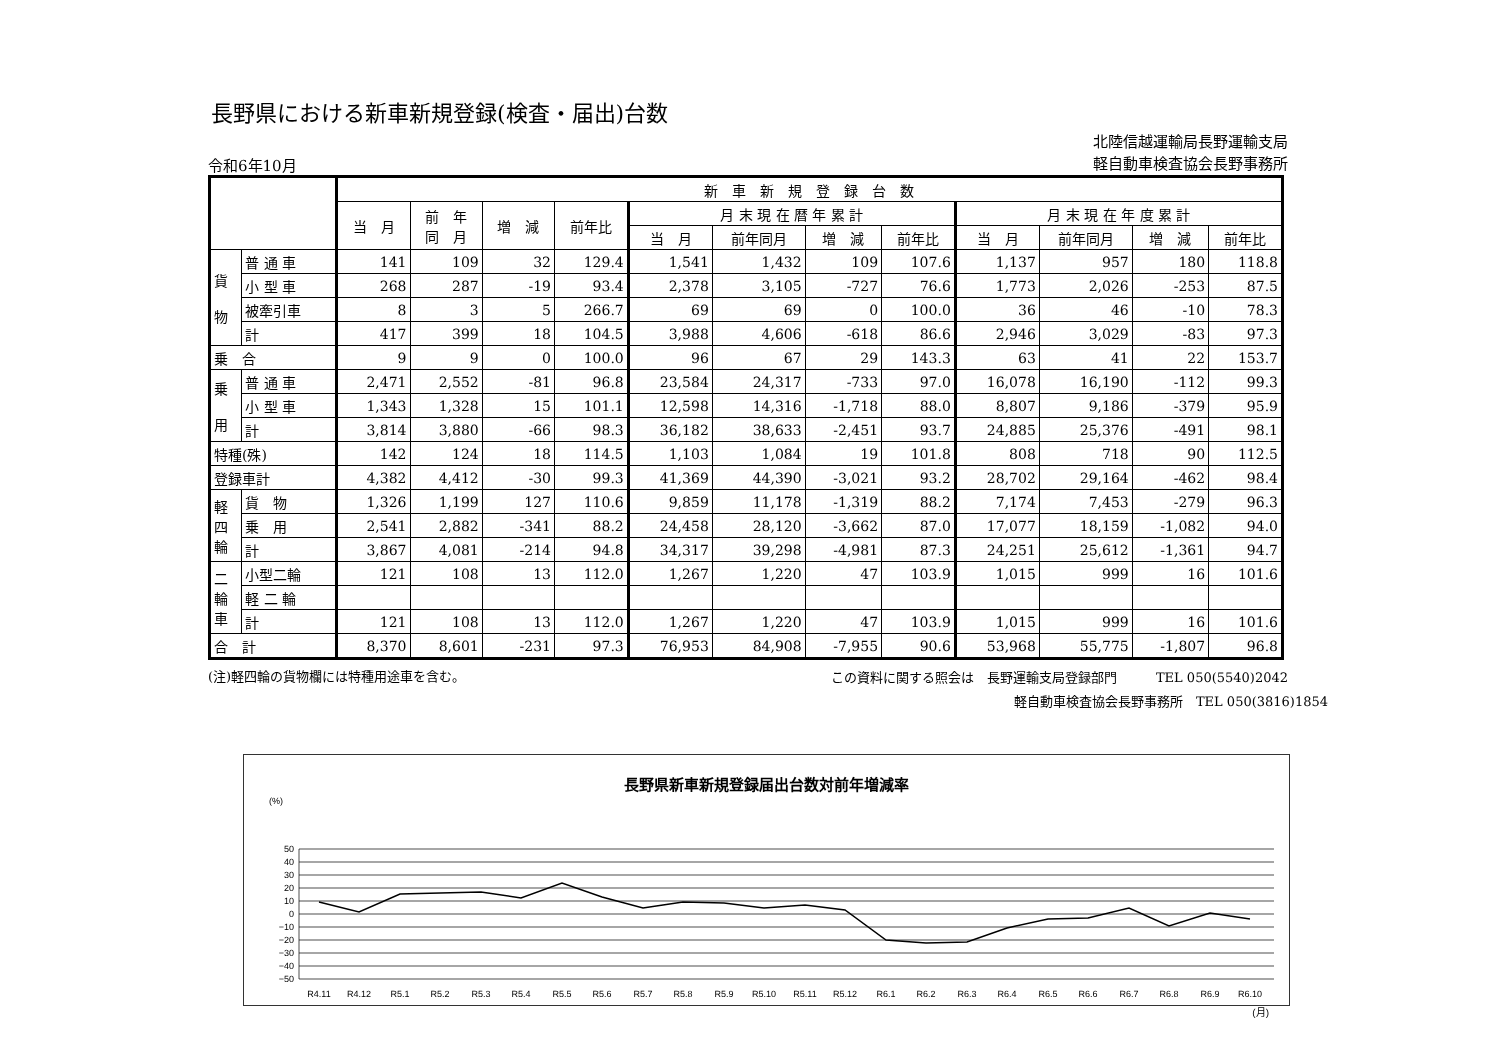長野県における新車新規登録(検査・届出)台数
令和6年10月
北陸信越運輸局長野運輸支局
軽自動車検査協会長野事務所
| | | 新 車 新 規 登 録 台 数 | | | | | | | | | | | |
| --- | --- | --- | --- | --- | --- | --- | --- | --- | --- | --- | --- | --- | --- |
| | | 当 月 | 前 年 同 月 | 増 減 | 前年比 | 月 末 現 在 暦 年 累 計 | | | | 月 末 現 在 年 度 累 計 | | | |
| | | | | | | 当 月 | 前年同月 | 増 減 | 前年比 | 当 月 | 前年同月 | 増 減 | 前年比 |
| 貨 物 | 普 通 車 | 141 | 109 | 32 | 129.4 | 1,541 | 1,432 | 109 | 107.6 | 1,137 | 957 | 180 | 118.8 |
| | 小 型 車 | 268 | 287 | -19 | 93.4 | 2,378 | 3,105 | -727 | 76.6 | 1,773 | 2,026 | -253 | 87.5 |
| | 被牽引車 | 8 | 3 | 5 | 266.7 | 69 | 69 | 0 | 100.0 | 36 | 46 | -10 | 78.3 |
| | 計 | 417 | 399 | 18 | 104.5 | 3,988 | 4,606 | -618 | 86.6 | 2,946 | 3,029 | -83 | 97.3 |
| 乗 合 | | 9 | 9 | 0 | 100.0 | 96 | 67 | 29 | 143.3 | 63 | 41 | 22 | 153.7 |
| 乗 用 | 普 通 車 | 2,471 | 2,552 | -81 | 96.8 | 23,584 | 24,317 | -733 | 97.0 | 16,078 | 16,190 | -112 | 99.3 |
| | 小 型 車 | 1,343 | 1,328 | 15 | 101.1 | 12,598 | 14,316 | -1,718 | 88.0 | 8,807 | 9,186 | -379 | 95.9 |
| | 計 | 3,814 | 3,880 | -66 | 98.3 | 36,182 | 38,633 | -2,451 | 93.7 | 24,885 | 25,376 | -491 | 98.1 |
| 特種(殊) | | 142 | 124 | 18 | 114.5 | 1,103 | 1,084 | 19 | 101.8 | 808 | 718 | 90 | 112.5 |
| 登録車計 | | 4,382 | 4,412 | -30 | 99.3 | 41,369 | 44,390 | -3,021 | 93.2 | 28,702 | 29,164 | -462 | 98.4 |
| 軽 四 輪 | 貨 物 | 1,326 | 1,199 | 127 | 110.6 | 9,859 | 11,178 | -1,319 | 88.2 | 7,174 | 7,453 | -279 | 96.3 |
| | 乗 用 | 2,541 | 2,882 | -341 | 88.2 | 24,458 | 28,120 | -3,662 | 87.0 | 17,077 | 18,159 | -1,082 | 94.0 |
| | 計 | 3,867 | 4,081 | -214 | 94.8 | 34,317 | 39,298 | -4,981 | 87.3 | 24,251 | 25,612 | -1,361 | 94.7 |
| 二 輪 車 | 小型二輪 | 121 | 108 | 13 | 112.0 | 1,267 | 1,220 | 47 | 103.9 | 1,015 | 999 | 16 | 101.6 |
| | 軽 二 輪 | | | | | | | | | | | | |
| | 計 | 121 | 108 | 13 | 112.0 | 1,267 | 1,220 | 47 | 103.9 | 1,015 | 999 | 16 | 101.6 |
| 合 計 | | 8,370 | 8,601 | -231 | 97.3 | 76,953 | 84,908 | -7,955 | 90.6 | 53,968 | 55,775 | -1,807 | 96.8 |
(注)軽四輪の貨物欄には特種用途車を含む。
この資料に関する照会は　長野運輸支局登録部門　　　TEL 050(5540)2042
軽自動車検査協会長野事務所　TEL 050(3816)1854
長野県新車新規登録届出台数対前年増減率
(%)
50
40
30
20
10
0
−10
−20
−30
−40
−50
R4.11
R4.12
R5.1
R5.2
R5.3
R5.4
R5.5
R5.6
R5.7
R5.8
R5.9
R5.10
R5.11
R5.12
R6.1
R6.2
R6.3
R6.4
R6.5
R6.6
R6.7
R6.8
R6.9
R6.10
(月)